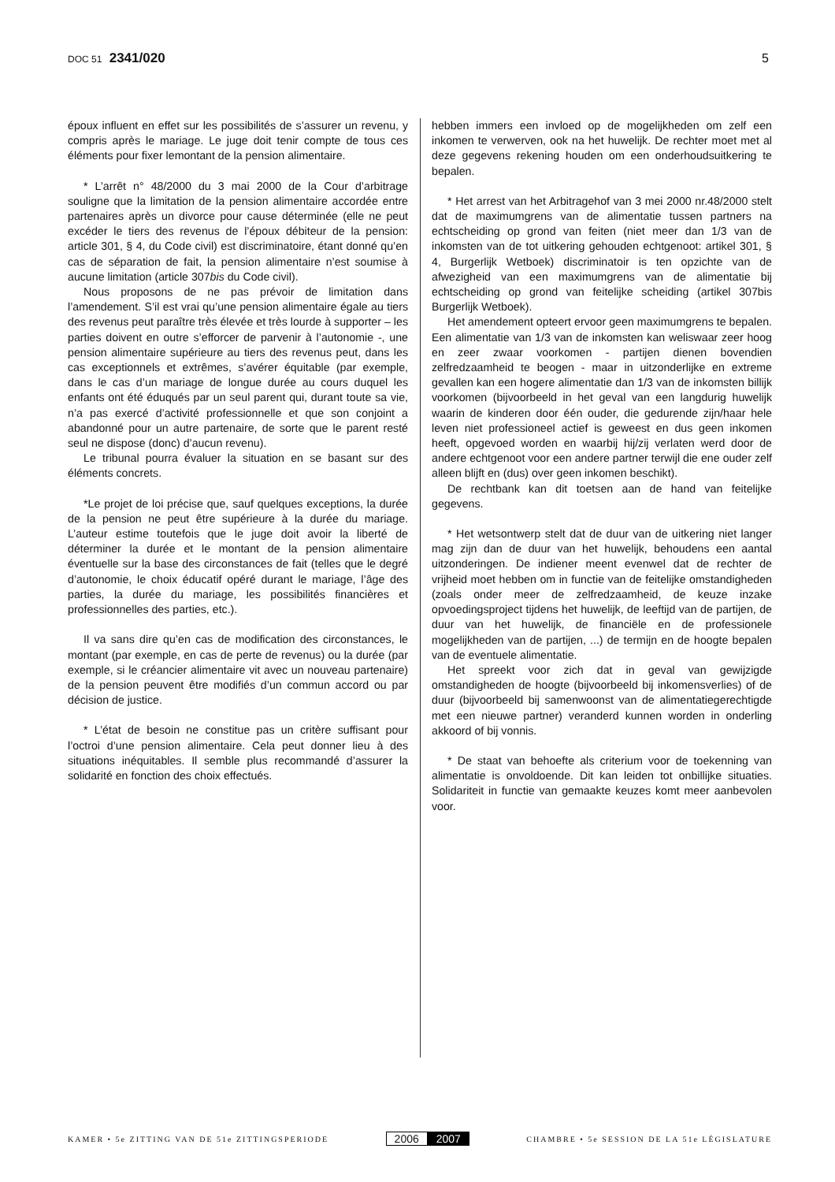DOC 51 2341/020 5
époux influent en effet sur les possibilités de s’assurer un revenu, y compris après le mariage. Le juge doit tenir compte de tous ces éléments pour fixer lemontant de la pension alimentaire.
* L’arrêt n° 48/2000 du 3 mai 2000 de la Cour d’arbitrage souligne que la limitation de la pension alimentaire accordée entre partenaires après un divorce pour cause déterminée (elle ne peut excéder le tiers des revenus de l’époux débiteur de la pension: article 301, § 4, du Code civil) est discriminatoire, étant donné qu’en cas de séparation de fait, la pension alimentaire n’est soumise à aucune limitation (article 307bis du Code civil).
Nous proposons de ne pas prévoir de limitation dans l’amendement. S’il est vrai qu’une pension alimentaire égale au tiers des revenus peut paraître très élevée et très lourde à supporter – les parties doivent en outre s’efforcer de parvenir à l’autonomie -, une pension alimentaire supérieure au tiers des revenus peut, dans les cas exceptionnels et extrêmes, s’avérer équitable (par exemple, dans le cas d’un mariage de longue durée au cours duquel les enfants ont été éduqués par un seul parent qui, durant toute sa vie, n’a pas exercé d’activité professionnelle et que son conjoint a abandonné pour un autre partenaire, de sorte que le parent resté seul ne dispose (donc) d’aucun revenu).
Le tribunal pourra évaluer la situation en se basant sur des éléments concrets.
*Le projet de loi précise que, sauf quelques exceptions, la durée de la pension ne peut être supérieure à la durée du mariage. L’auteur estime toutefois que le juge doit avoir la liberté de déterminer la durée et le montant de la pension alimentaire éventuelle sur la base des circonstances de fait (telles que le degré d’autonomie, le choix éducatif opéré durant le mariage, l’âge des parties, la durée du mariage, les possibilités financières et professionnelles des parties, etc.).
Il va sans dire qu’en cas de modification des circonstances, le montant (par exemple, en cas de perte de revenus) ou la durée (par exemple, si le créancier alimentaire vit avec un nouveau partenaire) de la pension peuvent être modifiés d’un commun accord ou par décision de justice.
* L’état de besoin ne constitue pas un critère suffisant pour l’octroi d’une pension alimentaire. Cela peut donner lieu à des situations inéquitables. Il semble plus recommandé d’assurer la solidarité en fonction des choix effectués.
hebben immers een invloed op de mogelijkheden om zelf een inkomen te verwerven, ook na het huwelijk. De rechter moet met al deze gegevens rekening houden om een onderhoudsuitkering te bepalen.
* Het arrest van het Arbitragehof van 3 mei 2000 nr.48/2000 stelt dat de maximumgrens van de alimentatie tussen partners na echtscheiding op grond van feiten (niet meer dan 1/3 van de inkomsten van de tot uitkering gehouden echtgenoot: artikel 301, § 4, Burgerlijk Wetboek) discriminatoir is ten opzichte van de afwezigheid van een maximumgrens van de alimentatie bij echtscheiding op grond van feitelijke scheiding (artikel 307bis Burgerlijk Wetboek).
Het amendement opteert ervoor geen maximumgrens te bepalen. Een alimentatie van 1/3 van de inkomsten kan weliswaar zeer hoog en zeer zwaar voorkomen - partijen dienen bovendien zelfredzaamheid te beogen - maar in uitzonderlijke en extreme gevallen kan een hogere alimentatie dan 1/3 van de inkomsten billijk voorkomen (bijvoorbeeld in het geval van een langdurig huwelijk waarin de kinderen door één ouder, die gedurende zijn/haar hele leven niet professioneel actief is geweest en dus geen inkomen heeft, opgevoed worden en waarbij hij/zij verlaten werd door de andere echtgenoot voor een andere partner terwijl die ene ouder zelf alleen blijft en (dus) over geen inkomen beschikt).
De rechtbank kan dit toetsen aan de hand van feitelijke gegevens.
* Het wetsontwerp stelt dat de duur van de uitkering niet langer mag zijn dan de duur van het huwelijk, behoudens een aantal uitzonderingen. De indiener meent evenwel dat de rechter de vrijheid moet hebben om in functie van de feitelijke omstandigheden (zoals onder meer de zelfredzaamheid, de keuze inzake opvoedingsproject tijdens het huwelijk, de leeftijd van de partijen, de duur van het huwelijk, de financiële en de professionele mogelijkheden van de partijen, ...) de termijn en de hoogte bepalen van de eventuele alimentatie.
Het spreekt voor zich dat in geval van gewijzigde omstandigheden de hoogte (bijvoorbeeld bij inkomensverlies) of de duur (bijvoorbeeld bij samenwoonst van de alimentatiegerechtigde met een nieuwe partner) veranderd kunnen worden in onderling akkoord of bij vonnis.
* De staat van behoefte als criterium voor de toekenning van alimentatie is onvoldoende. Dit kan leiden tot onbillijke situaties. Solidariteit in functie van gemaakte keuzes komt meer aanbevolen voor.
KAMER • 5e ZITTING VAN DE 51e ZITTINGSPERIODE
2006 2007
CHAMBRE • 5e SESSION DE LA 51e LÉGISLATURE